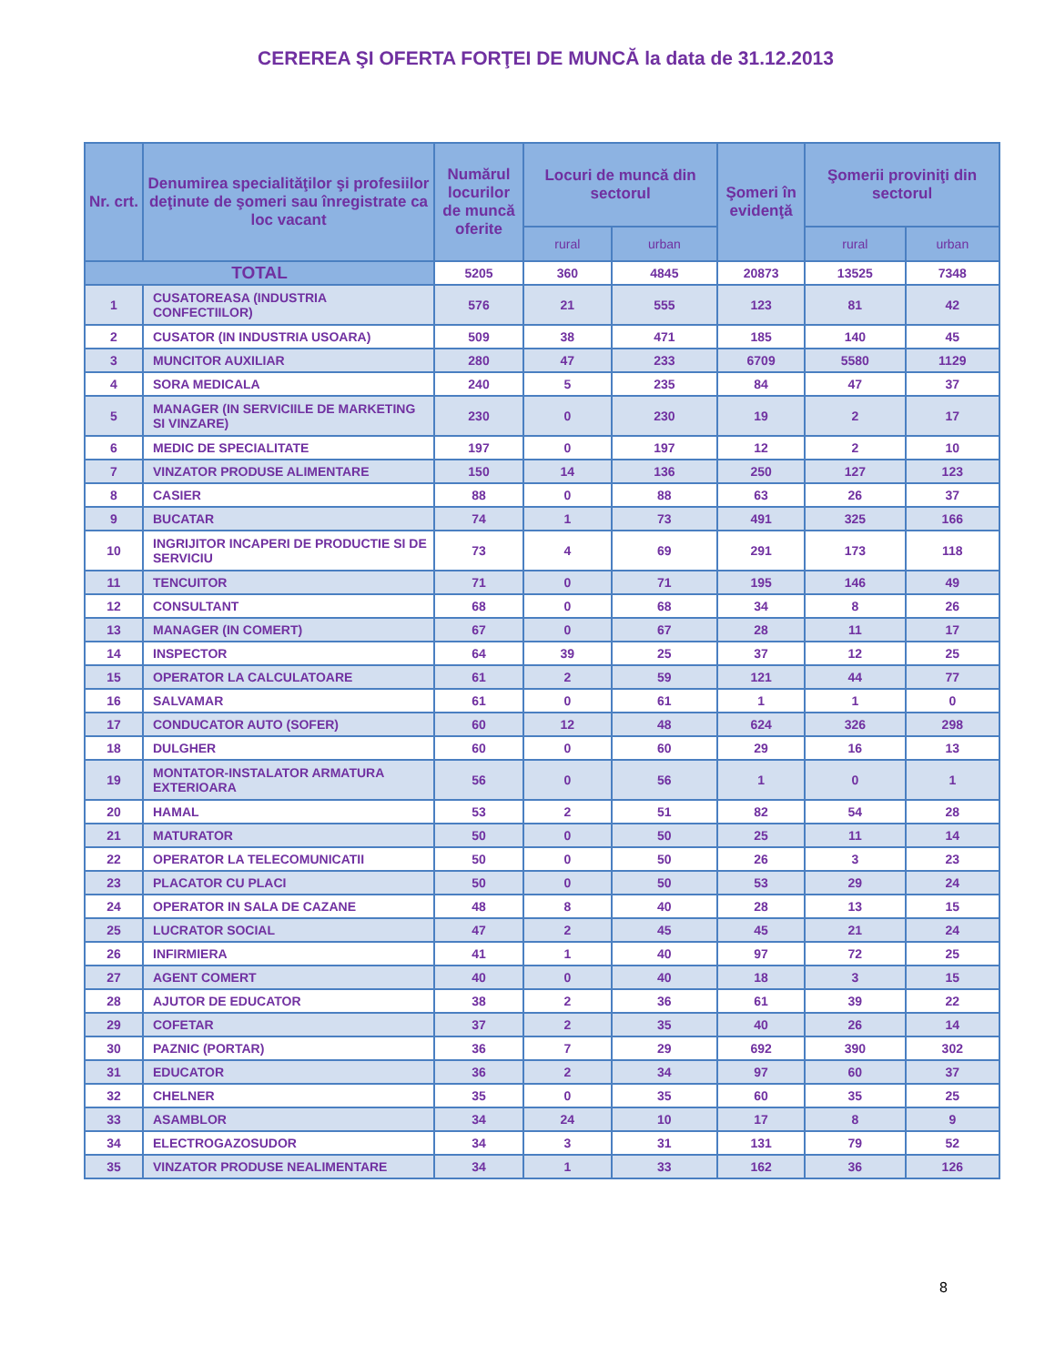CEREREA ŞI OFERTA FORŢEI DE MUNCĂ la data de 31.12.2013
| Nr. crt. | Denumirea specialităţilor şi profesiilor deţinute de şomeri sau înregistrate ca loc vacant | Numărul locurilor de muncă oferite | Locuri de muncă din sectorul | | Şomeri în evidenţă | Şomerii proviniţi din sectorul | |
| --- | --- | --- | --- | --- | --- | --- | --- |
| | | | rural | urban | | rural | urban |
| TOTAL | | 5205 | 360 | 4845 | 20873 | 13525 | 7348 |
| 1 | CUSATOREASA (INDUSTRIA CONFECTIILOR) | 576 | 21 | 555 | 123 | 81 | 42 |
| 2 | CUSATOR (IN INDUSTRIA USOARA) | 509 | 38 | 471 | 185 | 140 | 45 |
| 3 | MUNCITOR AUXILIAR | 280 | 47 | 233 | 6709 | 5580 | 1129 |
| 4 | SORA MEDICALA | 240 | 5 | 235 | 84 | 47 | 37 |
| 5 | MANAGER (IN SERVICIILE DE MARKETING SI VINZARE) | 230 | 0 | 230 | 19 | 2 | 17 |
| 6 | MEDIC DE SPECIALITATE | 197 | 0 | 197 | 12 | 2 | 10 |
| 7 | VINZATOR PRODUSE ALIMENTARE | 150 | 14 | 136 | 250 | 127 | 123 |
| 8 | CASIER | 88 | 0 | 88 | 63 | 26 | 37 |
| 9 | BUCATAR | 74 | 1 | 73 | 491 | 325 | 166 |
| 10 | INGRIJITOR INCAPERI DE PRODUCTIE SI DE SERVICIU | 73 | 4 | 69 | 291 | 173 | 118 |
| 11 | TENCUITOR | 71 | 0 | 71 | 195 | 146 | 49 |
| 12 | CONSULTANT | 68 | 0 | 68 | 34 | 8 | 26 |
| 13 | MANAGER (IN COMERT) | 67 | 0 | 67 | 28 | 11 | 17 |
| 14 | INSPECTOR | 64 | 39 | 25 | 37 | 12 | 25 |
| 15 | OPERATOR LA CALCULATOARE | 61 | 2 | 59 | 121 | 44 | 77 |
| 16 | SALVAMAR | 61 | 0 | 61 | 1 | 1 | 0 |
| 17 | CONDUCATOR AUTO (SOFER) | 60 | 12 | 48 | 624 | 326 | 298 |
| 18 | DULGHER | 60 | 0 | 60 | 29 | 16 | 13 |
| 19 | MONTATOR-INSTALATOR ARMATURA EXTERIOARA | 56 | 0 | 56 | 1 | 0 | 1 |
| 20 | HAMAL | 53 | 2 | 51 | 82 | 54 | 28 |
| 21 | MATURATOR | 50 | 0 | 50 | 25 | 11 | 14 |
| 22 | OPERATOR LA TELECOMUNICATII | 50 | 0 | 50 | 26 | 3 | 23 |
| 23 | PLACATOR CU PLACI | 50 | 0 | 50 | 53 | 29 | 24 |
| 24 | OPERATOR IN SALA DE CAZANE | 48 | 8 | 40 | 28 | 13 | 15 |
| 25 | LUCRATOR SOCIAL | 47 | 2 | 45 | 45 | 21 | 24 |
| 26 | INFIRMIERA | 41 | 1 | 40 | 97 | 72 | 25 |
| 27 | AGENT COMERT | 40 | 0 | 40 | 18 | 3 | 15 |
| 28 | AJUTOR DE EDUCATOR | 38 | 2 | 36 | 61 | 39 | 22 |
| 29 | COFETAR | 37 | 2 | 35 | 40 | 26 | 14 |
| 30 | PAZNIC (PORTAR) | 36 | 7 | 29 | 692 | 390 | 302 |
| 31 | EDUCATOR | 36 | 2 | 34 | 97 | 60 | 37 |
| 32 | CHELNER | 35 | 0 | 35 | 60 | 35 | 25 |
| 33 | ASAMBLOR | 34 | 24 | 10 | 17 | 8 | 9 |
| 34 | ELECTROGAZOSUDOR | 34 | 3 | 31 | 131 | 79 | 52 |
| 35 | VINZATOR PRODUSE NEALIMENTARE | 34 | 1 | 33 | 162 | 36 | 126 |
8